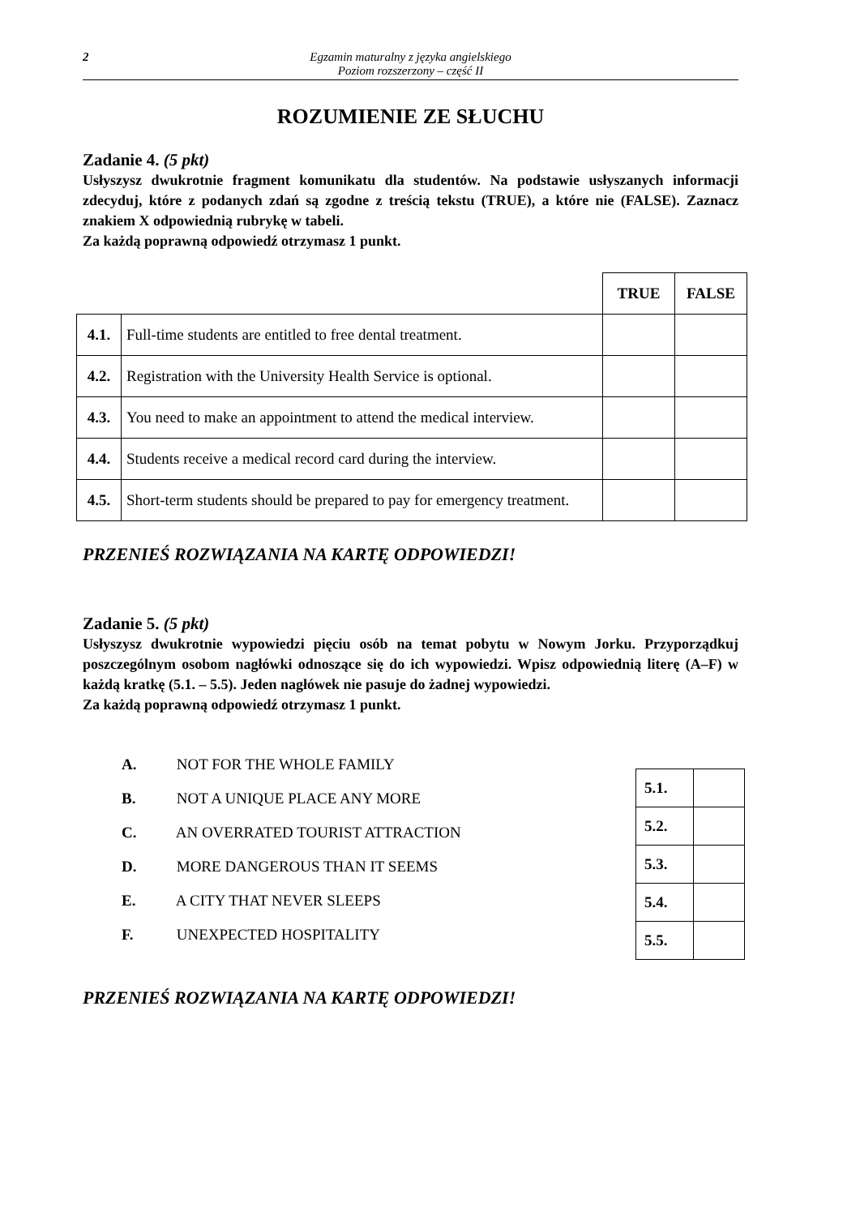2 Egzamin maturalny z języka angielskiego
Poziom rozszerzony – część II
ROZUMIENIE ZE SŁUCHU
Zadanie 4. (5 pkt)
Usłyszysz dwukrotnie fragment komunikatu dla studentów. Na podstawie usłyszanych informacji zdecyduj, które z podanych zdań są zgodne z treścią tekstu (TRUE), a które nie (FALSE). Zaznacz znakiem X odpowiednią rubrykę w tabeli.
Za każdą poprawną odpowiedź otrzymasz 1 punkt.
| | | TRUE | FALSE |
| 4.1. | Full-time students are entitled to free dental treatment. | | |
| 4.2. | Registration with the University Health Service is optional. | | |
| 4.3. | You need to make an appointment to attend the medical interview. | | |
| 4.4. | Students receive a medical record card during the interview. | | |
| 4.5. | Short-term students should be prepared to pay for emergency treatment. | | |
PRZENIEŚ ROZWIĄZANIA NA KARTĘ ODPOWIEDZI!
Zadanie 5. (5 pkt)
Usłyszysz dwukrotnie wypowiedzi pięciu osób na temat pobytu w Nowym Jorku. Przyporządkuj poszczególnym osobom nagłówki odnoszące się do ich wypowiedzi. Wpisz odpowiednią literę (A–F) w każdą kratkę (5.1. – 5.5). Jeden nagłówek nie pasuje do żadnej wypowiedzi.
Za każdą poprawną odpowiedź otrzymasz 1 punkt.
A. NOT FOR THE WHOLE FAMILY
B. NOT A UNIQUE PLACE ANY MORE
C. AN OVERRATED TOURIST ATTRACTION
D. MORE DANGEROUS THAN IT SEEMS
E. A CITY THAT NEVER SLEEPS
F. UNEXPECTED HOSPITALITY
| 5.1. | |
| 5.2. | |
| 5.3. | |
| 5.4. | |
| 5.5. | |
PRZENIEŚ ROZWIĄZANIA NA KARTĘ ODPOWIEDZI!